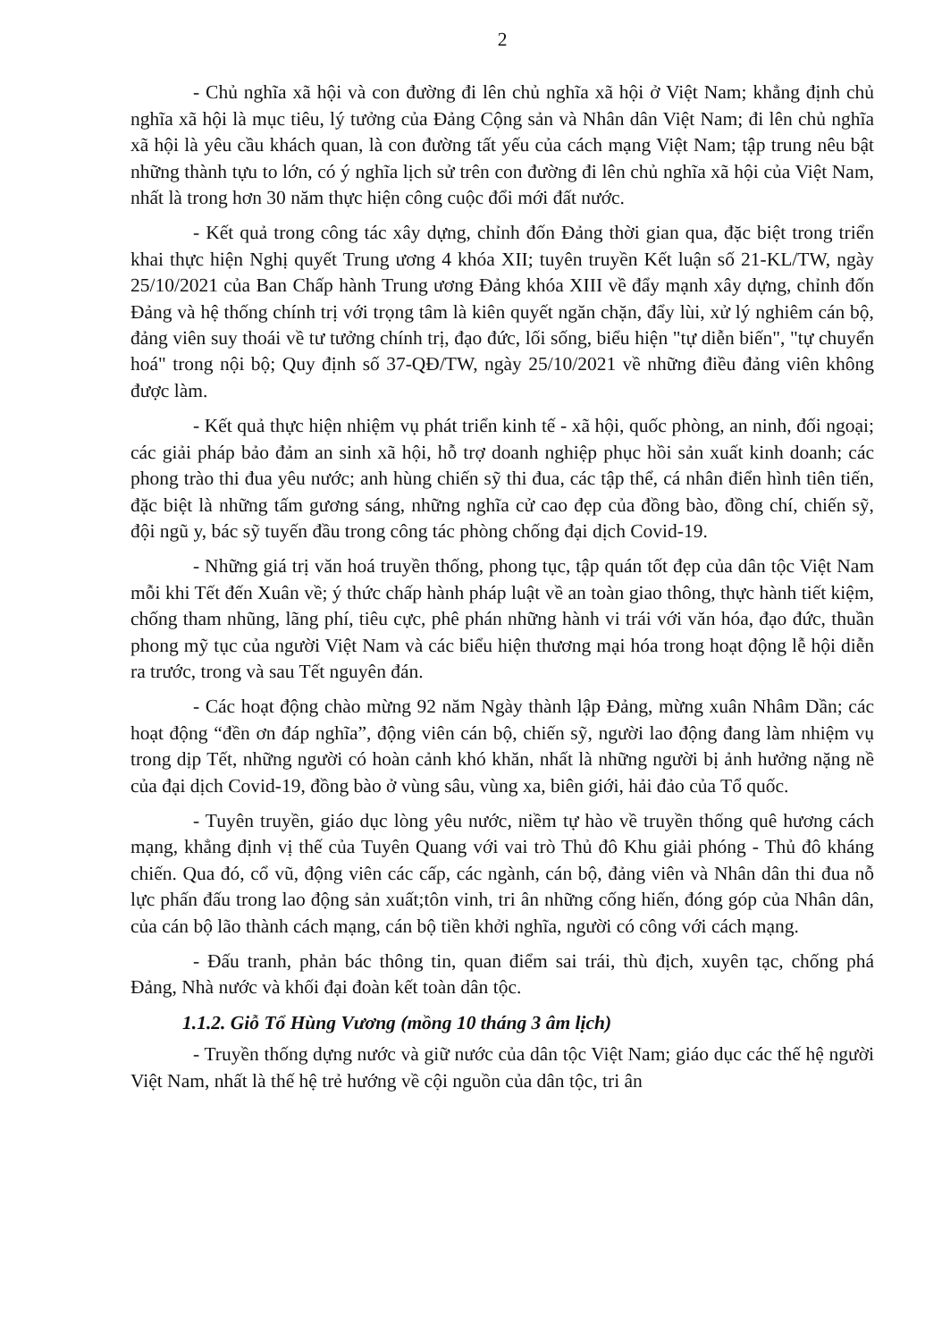2
- Chủ nghĩa xã hội và con đường đi lên chủ nghĩa xã hội ở Việt Nam; khẳng định chủ nghĩa xã hội là mục tiêu, lý tưởng của Đảng Cộng sản và Nhân dân Việt Nam; đi lên chủ nghĩa xã hội là yêu cầu khách quan, là con đường tất yếu của cách mạng Việt Nam; tập trung nêu bật những thành tựu to lớn, có ý nghĩa lịch sử trên con đường đi lên chủ nghĩa xã hội của Việt Nam, nhất là trong hơn 30 năm thực hiện công cuộc đổi mới đất nước.
- Kết quả trong công tác xây dựng, chỉnh đốn Đảng thời gian qua, đặc biệt trong triển khai thực hiện Nghị quyết Trung ương 4 khóa XII; tuyên truyền Kết luận số 21-KL/TW, ngày 25/10/2021 của Ban Chấp hành Trung ương Đảng khóa XIII về đẩy mạnh xây dựng, chỉnh đốn Đảng và hệ thống chính trị với trọng tâm là kiên quyết ngăn chặn, đẩy lùi, xử lý nghiêm cán bộ, đảng viên suy thoái về tư tưởng chính trị, đạo đức, lối sống, biểu hiện "tự diễn biến", "tự chuyển hoá" trong nội bộ; Quy định số 37-QĐ/TW, ngày 25/10/2021 về những điều đảng viên không được làm.
- Kết quả thực hiện nhiệm vụ phát triển kinh tế - xã hội, quốc phòng, an ninh, đối ngoại; các giải pháp bảo đảm an sinh xã hội, hỗ trợ doanh nghiệp phục hồi sản xuất kinh doanh; các phong trào thi đua yêu nước; anh hùng chiến sỹ thi đua, các tập thể, cá nhân điển hình tiên tiến, đặc biệt là những tấm gương sáng, những nghĩa cử cao đẹp của đồng bào, đồng chí, chiến sỹ, đội ngũ y, bác sỹ tuyến đầu trong công tác phòng chống đại dịch Covid-19.
- Những giá trị văn hoá truyền thống, phong tục, tập quán tốt đẹp của dân tộc Việt Nam mỗi khi Tết đến Xuân về; ý thức chấp hành pháp luật về an toàn giao thông, thực hành tiết kiệm, chống tham nhũng, lãng phí, tiêu cực, phê phán những hành vi trái với văn hóa, đạo đức, thuần phong mỹ tục của người Việt Nam và các biểu hiện thương mại hóa trong hoạt động lễ hội diễn ra trước, trong và sau Tết nguyên đán.
- Các hoạt động chào mừng 92 năm Ngày thành lập Đảng, mừng xuân Nhâm Dần; các hoạt động “đền ơn đáp nghĩa”, động viên cán bộ, chiến sỹ, người lao động đang làm nhiệm vụ trong dịp Tết, những người có hoàn cảnh khó khăn, nhất là những người bị ảnh hưởng nặng nề của đại dịch Covid-19, đồng bào ở vùng sâu, vùng xa, biên giới, hải đảo của Tổ quốc.
- Tuyên truyền, giáo dục lòng yêu nước, niềm tự hào về truyền thống quê hương cách mạng, khẳng định vị thế của Tuyên Quang với vai trò Thủ đô Khu giải phóng - Thủ đô kháng chiến. Qua đó, cổ vũ, động viên các cấp, các ngành, cán bộ, đảng viên và Nhân dân thi đua nỗ lực phấn đấu trong lao động sản xuất;tôn vinh, tri ân những cống hiến, đóng góp của Nhân dân, của cán bộ lão thành cách mạng, cán bộ tiền khởi nghĩa, người có công với cách mạng.
- Đấu tranh, phản bác thông tin, quan điểm sai trái, thù địch, xuyên tạc, chống phá Đảng, Nhà nước và khối đại đoàn kết toàn dân tộc.
1.1.2. Giỗ Tổ Hùng Vương (mồng 10 tháng 3 âm lịch)
- Truyền thống dựng nước và giữ nước của dân tộc Việt Nam; giáo dục các thế hệ người Việt Nam, nhất là thế hệ trẻ hướng về cội nguồn của dân tộc, tri ân